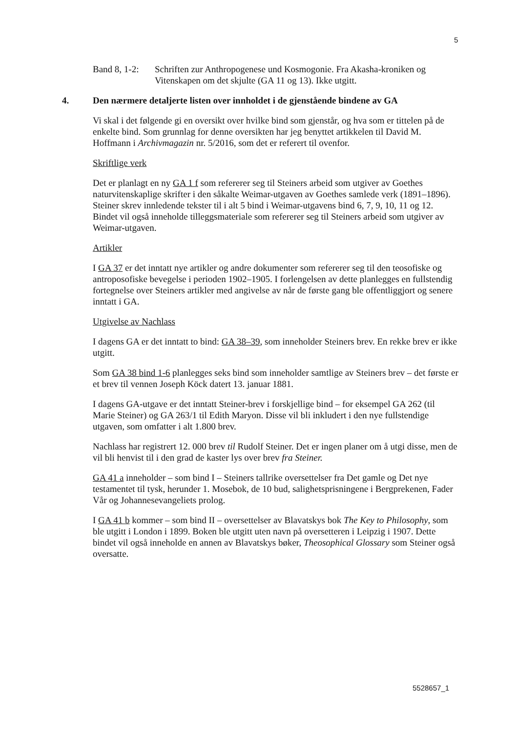5
Band 8, 1-2:
Schriften zur Anthropogenese und Kosmogonie. Fra Akasha-kroniken og Vitenskapen om det skjulte (GA 11 og 13). Ikke utgitt.
4. Den nærmere detaljerte listen over innholdet i de gjenstående bindene av GA
Vi skal i det følgende gi en oversikt over hvilke bind som gjenstår, og hva som er tittelen på de enkelte bind. Som grunnlag for denne oversikten har jeg benyttet artikkelen til David M. Hoffmann i Archivmagazin nr. 5/2016, som det er referert til ovenfor.
Skriftlige verk
Det er planlagt en ny GA 1 f som refererer seg til Steiners arbeid som utgiver av Goethes naturvitenskaplige skrifter i den såkalte Weimar-utgaven av Goethes samlede verk (1891–1896). Steiner skrev innledende tekster til i alt 5 bind i Weimar-utgavens bind 6, 7, 9, 10, 11 og 12. Bindet vil også inneholde tilleggsmateriale som refererer seg til Steiners arbeid som utgiver av Weimar-utgaven.
Artikler
I GA 37 er det inntatt nye artikler og andre dokumenter som refererer seg til den teosofiske og antroposofiske bevegelse i perioden 1902–1905. I forlengelsen av dette planlegges en fullstendig fortegnelse over Steiners artikler med angivelse av når de første gang ble offentliggjort og senere inntatt i GA.
Utgivelse av Nachlass
I dagens GA er det inntatt to bind: GA 38–39, som inneholder Steiners brev. En rekke brev er ikke utgitt.
Som GA 38 bind 1-6 planlegges seks bind som inneholder samtlige av Steiners brev – det første er et brev til vennen Joseph Köck datert 13. januar 1881.
I dagens GA-utgave er det inntatt Steiner-brev i forskjellige bind – for eksempel GA 262 (til Marie Steiner) og GA 263/1 til Edith Maryon. Disse vil bli inkludert i den nye fullstendige utgaven, som omfatter i alt 1.800 brev.
Nachlass har registrert 12. 000 brev til Rudolf Steiner. Det er ingen planer om å utgi disse, men de vil bli henvist til i den grad de kaster lys over brev fra Steiner.
GA 41 a inneholder – som bind I – Steiners tallrike oversettelser fra Det gamle og Det nye testamentet til tysk, herunder 1. Mosebok, de 10 bud, salighetsprisningene i Bergprekenen, Fader Vår og Johannesevangeliets prolog.
I GA 41 b kommer – som bind II – oversettelser av Blavatskys bok The Key to Philosophy, som ble utgitt i London i 1899. Boken ble utgitt uten navn på oversetteren i Leipzig i 1907. Dette bindet vil også inneholde en annen av Blavatskys bøker, Theosophical Glossary som Steiner også oversatte.
5528657_1